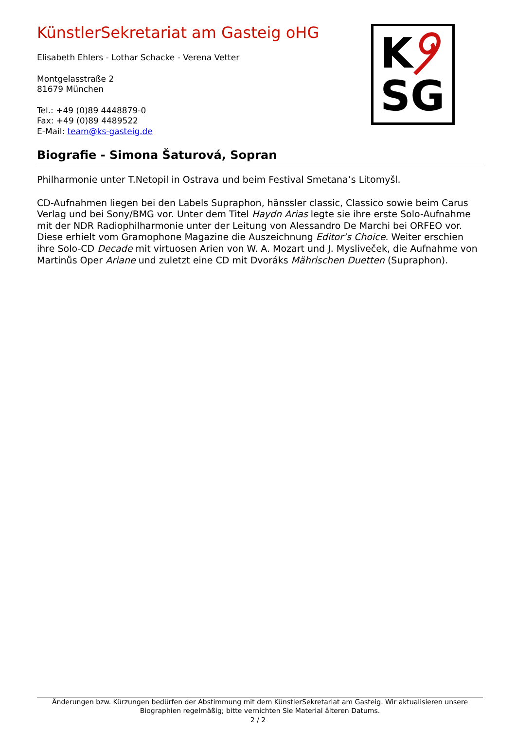KünstlerSekretariat am Gasteig oHG
Elisabeth Ehlers - Lothar Schacke - Verena Vetter
Montgelasstraße 2
81679 München
Tel.: +49 (0)89 4448879-0
Fax: +49 (0)89 4489522
E-Mail: team@ks-gasteig.de
K
SG
Biografie - Simona Šaturová, Sopran
Philharmonie unter T.Netopil in Ostrava und beim Festival Smetana’s Litomyšl.
CD-Aufnahmen liegen bei den Labels Supraphon, hänssler classic, Classico sowie beim Carus Verlag und bei Sony/BMG vor. Unter dem Titel Haydn Arias legte sie ihre erste Solo-Aufnahme mit der NDR Radiophilharmonie unter der Leitung von Alessandro De Marchi bei ORFEO vor. Diese erhielt vom Gramophone Magazine die Auszeichnung Editor’s Choice. Weiter erschien ihre Solo-CD Decade mit virtuosen Arien von W. A. Mozart und J. Mysliveček, die Aufnahme von Martinůs Oper Ariane und zuletzt eine CD mit Dvoráks Mährischen Duetten (Supraphon).
Änderungen bzw. Kürzungen bedürfen der Abstimmung mit dem KünstlerSekretariat am Gasteig. Wir aktualisieren unsere Biographien regelmäßig; bitte vernichten Sie Material älteren Datums.
2 / 2